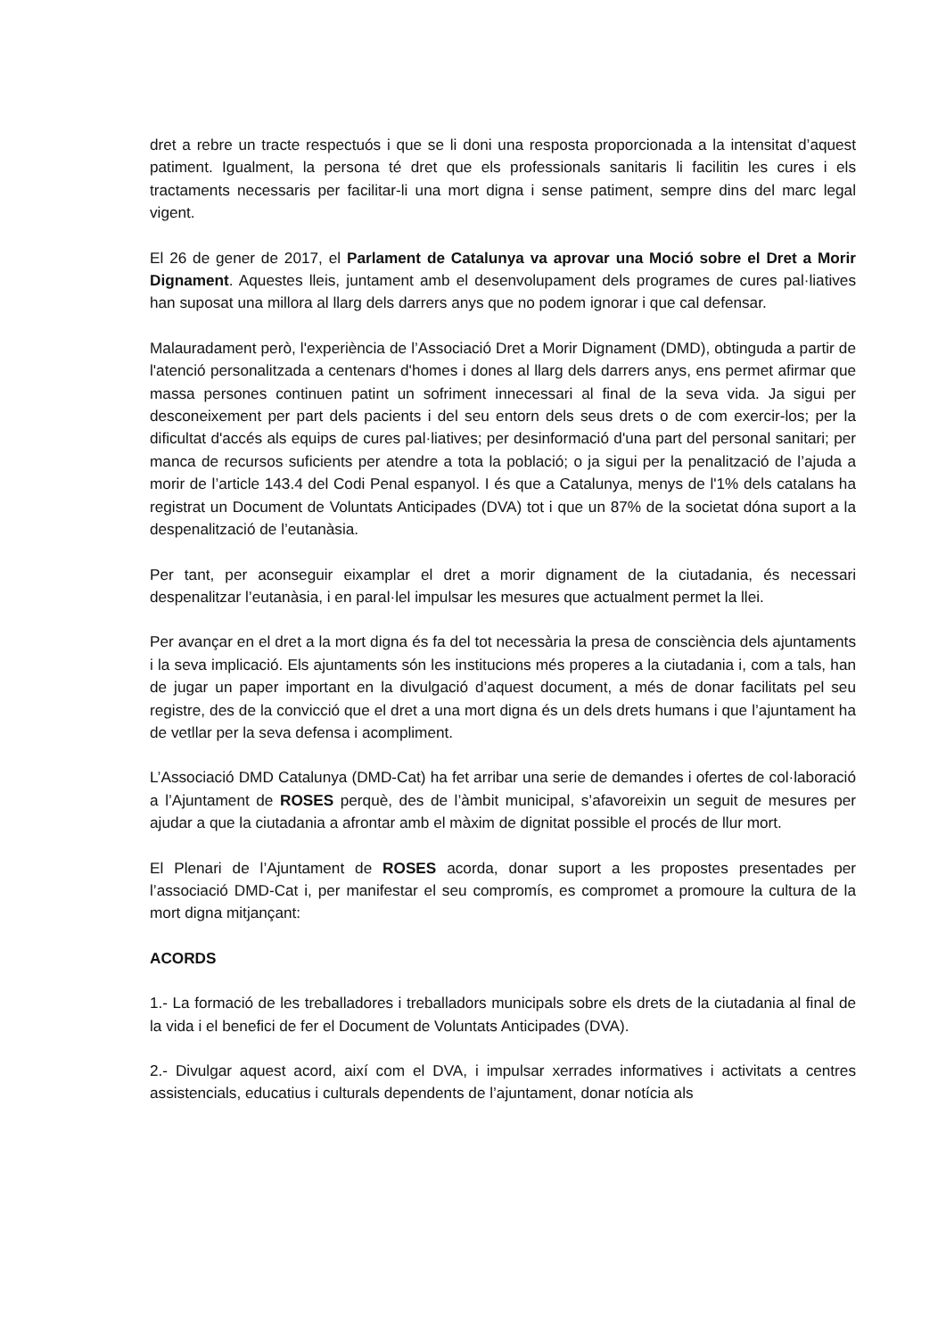dret a rebre un tracte respectuós i que se li doni una resposta proporcionada a la intensitat d’aquest patiment. Igualment, la persona té dret que els professionals sanitaris li facilitin les cures i els tractaments necessaris per facilitar-li una mort digna i sense patiment, sempre dins del marc legal vigent.
El 26 de gener de 2017, el Parlament de Catalunya va aprovar una Moció sobre el Dret a Morir Dignament. Aquestes lleis, juntament amb el desenvolupament dels programes de cures pal·liatives han suposat una millora al llarg dels darrers anys que no podem ignorar i que cal defensar.
Malauradament però, l'experiència de l’Associació Dret a Morir Dignament (DMD), obtinguda a partir de l'atenció personalitzada a centenars d'homes i dones al llarg dels darrers anys, ens permet afirmar que massa persones continuen patint un sofriment innecessari al final de la seva vida. Ja sigui per desconeixement per part dels pacients i del seu entorn dels seus drets o de com exercir-los; per la dificultat d'accés als equips de cures pal·liatives; per desinformació d'una part del personal sanitari; per manca de recursos suficients per atendre a tota la població; o ja sigui per la penalització de l’ajuda a morir de l’article 143.4 del Codi Penal espanyol. I és que a Catalunya, menys de l'1% dels catalans ha registrat un Document de Voluntats Anticipades (DVA) tot i que un 87% de la societat dóna suport a la despenalització de l’eutanàsia.
Per tant, per aconseguir eixamplar el dret a morir dignament de la ciutadania, és necessari despenalitzar l’eutanàsia, i en paral·lel impulsar les mesures que actualment permet la llei.
Per avançar en el dret a la mort digna és fa del tot necessària la presa de consciència dels ajuntaments i la seva implicació. Els ajuntaments són les institucions més properes a la ciutadania i, com a tals, han de jugar un paper important en la divulgació d’aquest document, a més de donar facilitats pel seu registre, des de la convicció que el dret a una mort digna és un dels drets humans i que l’ajuntament ha de vetllar per la seva defensa i acompliment.
L’Associació DMD Catalunya (DMD-Cat) ha fet arribar una serie de demandes i ofertes de col·laboració a l’Ajuntament de ROSES perquè, des de l’àmbit municipal, s’afavoreixin un seguit de mesures per ajudar a que la ciutadania a afrontar amb el màxim de dignitat possible el procés de llur mort.
El Plenari de l’Ajuntament de ROSES acorda, donar suport a les propostes presentades per l’associació DMD-Cat i, per manifestar el seu compromís, es compromet a promoure la cultura de la mort digna mitjançant:
ACORDS
1.- La formació de les treballadores i treballadors municipals sobre els drets de la ciutadania al final de la vida i el benefici de fer el Document de Voluntats Anticipades (DVA).
2.- Divulgar aquest acord, així com el DVA, i impulsar xerrades informatives i activitats a centres assistencials, educatius i culturals dependents de l’ajuntament, donar notícia als